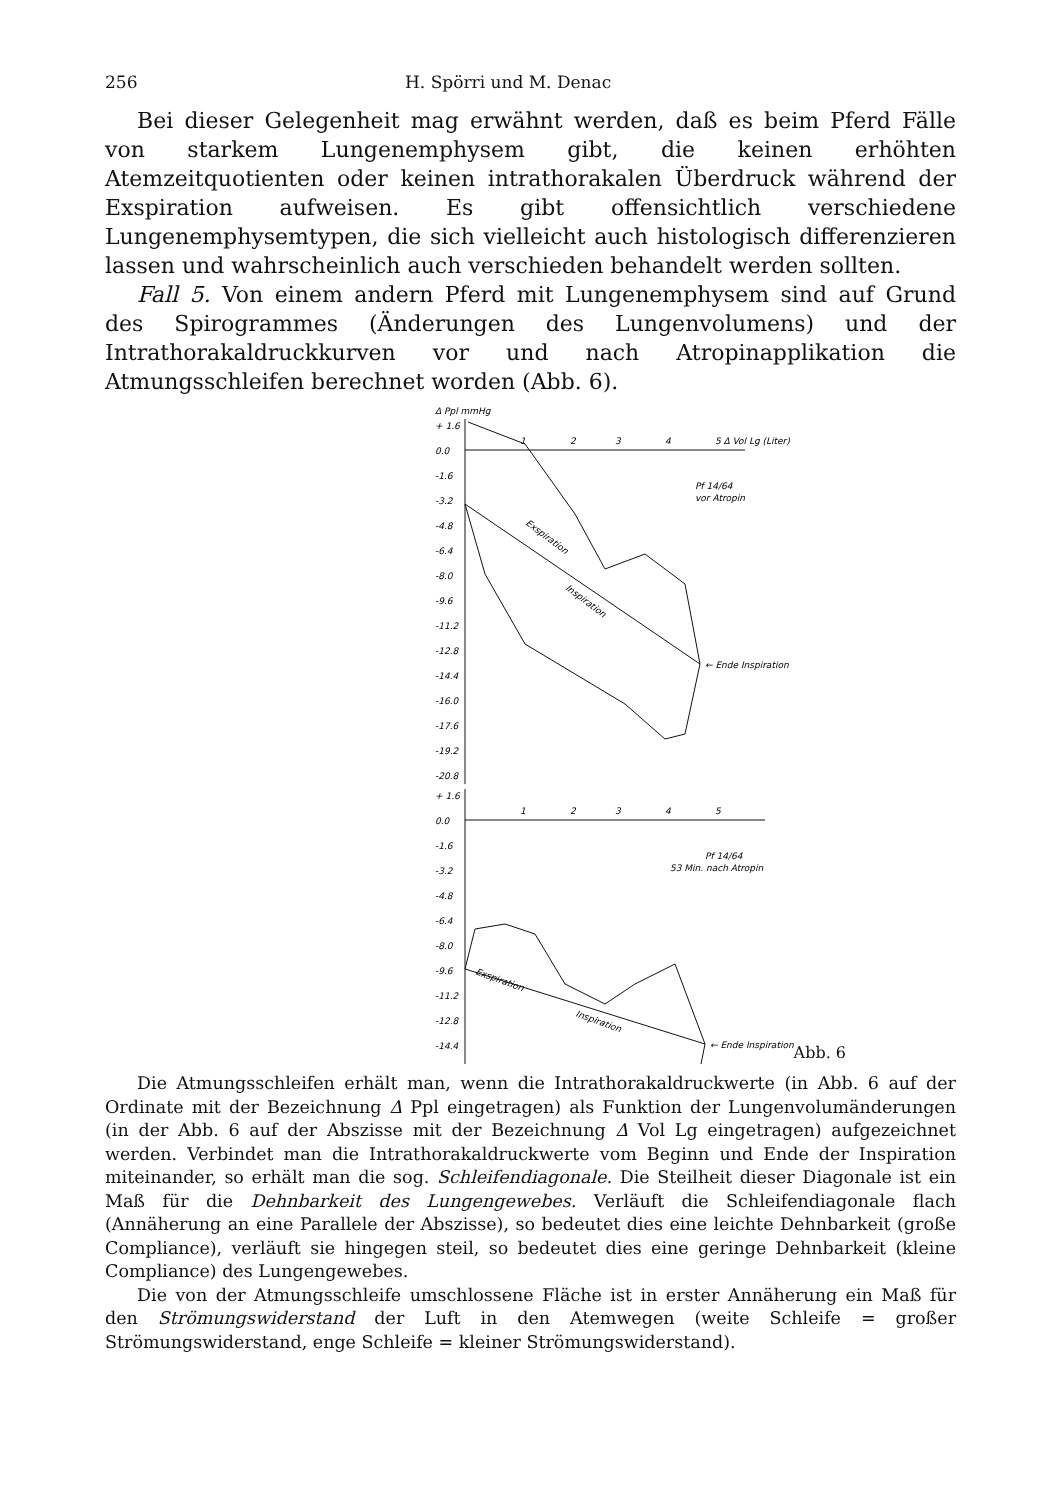256 H. Spörri und M. Denac
Bei dieser Gelegenheit mag erwähnt werden, daß es beim Pferd Fälle von starkem Lungenemphysem gibt, die keinen erhöhten Atemzeitquotienten oder keinen intrathorakalen Überdruck während der Exspiration aufweisen. Es gibt offensichtlich verschiedene Lungenemphysemtypen, die sich vielleicht auch histologisch differenzieren lassen und wahrscheinlich auch verschieden behandelt werden sollten.
Fall 5. Von einem andern Pferd mit Lungenemphysem sind auf Grund des Spirogrammes (Änderungen des Lungenvolumens) und der Intrathorakaldruckkurven vor und nach Atropinapplikation die Atmungsschleifen berechnet worden (Abb. 6).
Δ Ppl mmHg
+ 1.6
0.0
-1.6
-3.2
-4.8
-6.4
-8.0
-9.6
-11.2
-12.8
-14.4
-16.0
-17.6
-19.2
-20.8
1
2
3
4
5 Δ Vol Lg (Liter)
Pf 14/64
vor Atropin
Exspiration
Inspiration
← Ende Inspiration
+ 1.6
0.0
-1.6
-3.2
-4.8
-6.4
-8.0
-9.6
-11.2
-12.8
-14.4
1
2
3
4
5
Pf 14/64
53 Min. nach Atropin
Exspiration
Inspiration
← Ende Inspiration
Abb. 6
Die Atmungsschleifen erhält man, wenn die Intrathorakaldruckwerte (in Abb. 6 auf der Ordinate mit der Bezeichnung Δ Ppl eingetragen) als Funktion der Lungenvolumänderungen (in der Abb. 6 auf der Abszisse mit der Bezeichnung Δ Vol Lg eingetragen) aufgezeichnet werden. Verbindet man die Intrathorakaldruckwerte vom Beginn und Ende der Inspiration miteinander, so erhält man die sog. Schleifendiagonale. Die Steilheit dieser Diagonale ist ein Maß für die Dehnbarkeit des Lungengewebes. Verläuft die Schleifendiagonale flach (Annäherung an eine Parallele der Abszisse), so bedeutet dies eine leichte Dehnbarkeit (große Compliance), verläuft sie hingegen steil, so bedeutet dies eine geringe Dehnbarkeit (kleine Compliance) des Lungengewebes.
Die von der Atmungsschleife umschlossene Fläche ist in erster Annäherung ein Maß für den Strömungswiderstand der Luft in den Atemwegen (weite Schleife = großer Strömungswiderstand, enge Schleife = kleiner Strömungswiderstand).